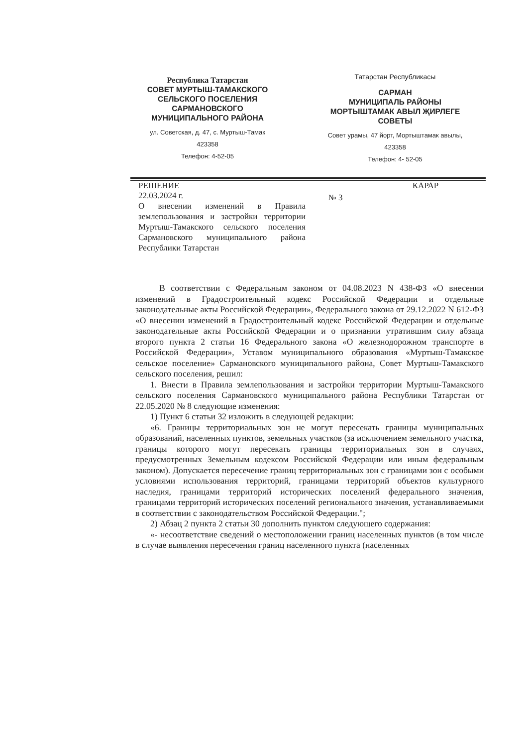Республика Татарстан
СОВЕТ МУРТЫШ-ТАМАКСКОГО
СЕЛЬСКОГО ПОСЕЛЕНИЯ
САРМАНОВСКОГО
МУНИЦИПАЛЬНОГО РАЙОНА
ул. Советская, д. 47, с. Муртыш-Тамак
423358
Телефон: 4-52-05
Татарстан Республикасы
САРМАН
МУНИЦИПАЛЬ РАЙОНЫ
МОРТЫШТАМАК АВЫЛ ҖИРЛЕГЕ
СОВЕТЫ
Совет урамы, 47 йорт, Мортыштамак авылы,
423358
Телефон: 4- 52-05
РЕШЕНИЕ
22.03.2024 г.
О внесении изменений в Правила землепользования и застройки территории Муртыш-Тамакского сельского поселения Сармановского муниципального района Республики Татарстан
№ 3
КАРАР
В соответствии с Федеральным законом от 04.08.2023 N 438-ФЗ «О внесении изменений в Градостроительный кодекс Российской Федерации и отдельные законодательные акты Российской Федерации», Федерального закона от 29.12.2022 N 612-ФЗ «О внесении изменений в Градостроительный кодекс Российской Федерации и отдельные законодательные акты Российской Федерации и о признании утратившим силу абзаца второго пункта 2 статьи 16 Федерального закона «О железнодорожном транспорте в Российской Федерации», Уставом муниципального образования «Муртыш-Тамакское сельское поселение» Сармановского муниципального района, Совет Муртыш-Тамакского сельского поселения, решил:
1. Внести в Правила землепользования и застройки территории Муртыш-Тамакского сельского поселения Сармановского муниципального района Республики Татарстан от 22.05.2020 № 8 следующие изменения:
1) Пункт 6 статьи 32 изложить в следующей редакции:
«6. Границы территориальных зон не могут пересекать границы муниципальных образований, населенных пунктов, земельных участков (за исключением земельного участка, границы которого могут пересекать границы территориальных зон в случаях, предусмотренных Земельным кодексом Российской Федерации или иным федеральным законом). Допускается пересечение границ территориальных зон с границами зон с особыми условиями использования территорий, границами территорий объектов культурного наследия, границами территорий исторических поселений федерального значения, границами территорий исторических поселений регионального значения, устанавливаемыми в соответствии с законодательством Российской Федерации.";
2) Абзац 2 пункта 2 статьи 30 дополнить пунктом следующего содержания:
«- несоответствие сведений о местоположении границ населенных пунктов (в том числе в случае выявления пересечения границ населенного пункта (населенных